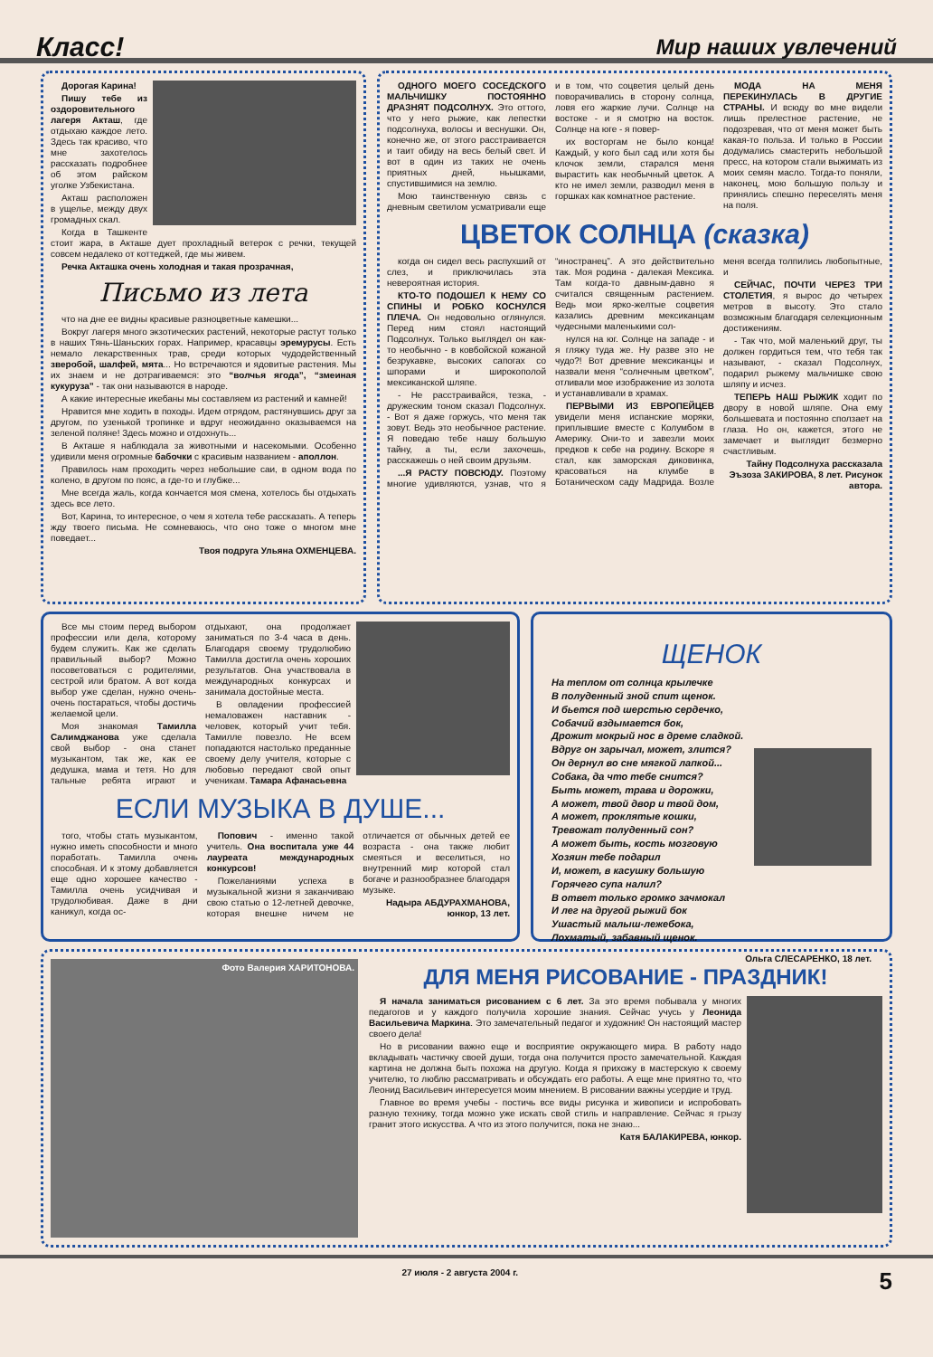Класс! Мир наших увлечений
Дорогая Карина!
Пишу тебе из оздоровительного лагеря Акташ, где отдыхаю каждое лето. Здесь так красиво, что мне захотелось рассказать подробнее об этом райском уголке Узбекистана.
Акташ расположен в ущелье, между двух громадных скал.
Когда в Ташкенте стоит жара, в Акташе дует прохладный ветерок с речки, текущей совсем недалеко от коттеджей, где мы живем.
Речка Акташка очень холодная и такая прозрачная,
Письмо из лета
что на дне ее видны красивые разноцветные камешки...
Вокруг лагеря много экзотических растений, некоторые растут только в наших Тянь-Шаньских горах. Например, красавцы эремурусы. Есть немало лекарственных трав, среди которых чудодейственный зверобой, шалфей, мята... Но встречаются и ядовитые растения. Мы их знаем и не дотрагиваемся: это “волчья ягода”, “змеиная кукуруза” - так они называются в народе.
А какие интересные икебаны мы составляем из растений и камней!
Нравится мне ходить в походы. Идем отрядом, растянувшись друг за другом, по узенькой тропинке и вдруг неожиданно оказываемся на зеленой поляне! Здесь можно и отдохнуть...
В Акташе я наблюдала за животными и насекомыми. Особенно удивили меня огромные бабочки с красивым названием - аполлон.
Правилось нам проходить через небольшие саи, в одном вода по колено, в другом по пояс, а где-то и глубже...
Мне всегда жаль, когда кончается моя смена, хотелось бы отдыхать здесь все лето.
Вот, Карина, то интересное, о чем я хотела тебе рассказать. А теперь жду твоего письма. Не сомневаюсь, что оно тоже о многом мне поведает...
Твоя подруга Ульяна ОХМЕНЦЕВА.
ОДНОГО МОЕГО СОСЕДСКОГО МАЛЬЧИШКУ ПОСТОЯННО ДРАЗНЯТ ПОДСОЛНУХ. Это оттого, что у него рыжие, как лепестки подсолнуха, волосы и веснушки. Он, конечно же, от этого расстраивается и таит обиду на весь белый свет. И вот в один из таких не очень приятных дней, ньышками, спустившимися на землю.
Мою таинственную связь с дневным светилом усматривали еще и в том, что соцветия целый день поворачивались в сторону солнца, ловя его жаркие лучи. Солнце на востоке - и я смотрю на восток. Солнце на юге - я повер-
их восторгам не было конца! Каждый, у кого был сад или хотя бы клочок земли, старался меня вырастить как необычный цветок. А кто не имел земли, разводил меня в горшках как комнатное растение.
МОДА НА МЕНЯ ПЕРЕКИНУЛАСЬ В ДРУГИЕ СТРАНЫ. И всюду во мне видели лишь прелестное растение, не подозревая, что от меня может быть какая-то польза. И только в России додумались смастерить небольшой пресс, на котором стали выжимать из моих семян масло. Тогда-то поняли, наконец, мою большую пользу и принялись спешно переселять меня на поля.
ЦВЕТОК СОЛНЦА (сказка)
когда он сидел весь распухший от слез, и приключилась эта невероятная история.
КТО-ТО ПОДОШЕЛ К НЕМУ СО СПИНЫ И РОБКО КОСНУЛСЯ ПЛЕЧА. Он недовольно оглянулся. Перед ним стоял настоящий Подсолнух. Только выглядел он как-то необычно - в ковбойской кожаной безрукавке, высоких сапогах со шпорами и широкополой мексиканской шляпе.
- Не расстраивайся, тезка, - дружеским тоном сказал Подсолнух. - Вот я даже горжусь, что меня так зовут. Ведь это необычное растение. Я поведаю тебе нашу большую тайну, а ты, если захочешь, расскажешь о ней своим друзьям.
...Я РАСТУ ПОВСЮДУ. Поэтому многие удивляются, узнав, что я “иностранец”. А это действительно так. Моя родина - далекая Мексика. Там когда-то давным-давно я считался священным растением. Ведь мои ярко-желтые соцветия казались древним мексиканцам чудесными маленькими сол-
нулся на юг. Солнце на западе - и я гляжу туда же. Ну разве это не чудо?! Вот древние мексиканцы и назвали меня “солнечным цветком”, отливали мое изображение из золота и устанавливали в храмах.
ПЕРВЫМИ ИЗ ЕВРОПЕЙЦЕВ увидели меня испанские моряки, приплывшие вместе с Колумбом в Америку. Они-то и завезли моих предков к себе на родину. Вскоре я стал, как заморская диковинка, красоваться на клумбе в Ботаническом саду Мадрида. Возле меня всегда толпились любопытные, и
СЕЙЧАС, ПОЧТИ ЧЕРЕЗ ТРИ СТОЛЕТИЯ, я вырос до четырех метров в высоту. Это стало возможным благодаря селекционным достижениям.
- Так что, мой маленький друг, ты должен гордиться тем, что тебя так называют, - сказал Подсолнух, подарил рыжему мальчишке свою шляпу и исчез.
ТЕПЕРЬ НАШ РЫЖИК ходит по двору в новой шляпе. Она ему большевата и постоянно сползает на глаза. Но он, кажется, этого не замечает и выглядит безмерно счастливым.
Тайну Подсолнуха рассказала Эъзоза ЗАКИРОВА, 8 лет. Рисунок автора.
Все мы стоим перед выбором профессии или дела, которому будем служить. Как же сделать правильный выбор? Можно посоветоваться с родителями, сестрой или братом. А вот когда выбор уже сделан, нужно очень-очень постараться, чтобы достичь желаемой цели.
Моя знакомая Тамилла Салимджанова уже сделала свой выбор - она станет музыкантом, так же, как ее дедушка, мама и тетя. Но для тальные ребята играют и отдыхают, она продолжает заниматься по 3-4 часа в день. Благодаря своему трудолюбию Тамилла достигла очень хороших результатов. Она участвовала в международных конкурсах и занимала достойные места.
В овладении профессией немаловажен наставник - человек, который учит тебя. Тамилле повезло. Не всем попадаются настолько преданные своему делу учителя, которые с любовью передают свой опыт ученикам. Тамара Афанасьевна
ЕСЛИ МУЗЫКА В ДУШЕ...
того, чтобы стать музыкантом, нужно иметь способности и много поработать. Тамилла очень способная. И к этому добавляется еще одно хорошее качество - Тамилла очень усидчивая и трудолюбивая. Даже в дни каникул, когда ос-
Попович - именно такой учитель. Она воспитала уже 44 лауреата международных конкурсов!
Пожеланиями успеха в музыкальной жизни я заканчиваю свою статью о 12-летней девочке, которая внешне ничем не отличается от обычных детей ее возраста - она также любит смеяться и веселиться, но внутренний мир которой стал богаче и разнообразнее благодаря музыке.
Надыра АБДУРАХМАНОВА, юнкор, 13 лет.
ЩЕНОК
На теплом от солнца крылечке
В полуденный зной спит щенок.
И бьется под шерстью сердечко,
Собачий вздымается бок,
Дрожит мокрый нос в дреме сладкой.
Вдруг он зарычал, может, злится?
Он дернул во сне мягкой лапкой...
Собака, да что тебе снится?
Быть может, трава и дорожки,
А может, твой двор и твой дом,
А может, проклятые кошки,
Тревожат полуденный сон?
А может быть, кость мозговую
Хозяин тебе подарил
И, может, в касушку большую
Горячего супа налил?
В ответ только громко зачмокал
И лег на другой рыжий бок
Ушастый малыш-лежебока,
Лохматый, забавный щенок.
Ольга СЛЕСАРЕНКО, 18 лет.
Фото Валерия ХАРИТОНОВА.
ДЛЯ МЕНЯ РИСОВАНИЕ - ПРАЗДНИК!
Я начала заниматься рисованием с 6 лет. За это время побывала у многих педагогов и у каждого получила хорошие знания. Сейчас учусь у Леонида Васильевича Маркина. Это замечательный педагог и художник! Он настоящий мастер своего дела!
Но в рисовании важно еще и восприятие окружающего мира. В работу надо вкладывать частичку своей души, тогда она получится просто замечательной. Каждая картина не должна быть похожа на другую. Когда я прихожу в мастерскую к своему учителю, то люблю рассматривать и обсуждать его работы. А еще мне приятно то, что Леонид Васильевич интересуется моим мнением. В рисовании важны усердие и труд.
Главное во время учебы - постичь все виды рисунка и живописи и испробовать разную технику, тогда можно уже искать свой стиль и направление. Сейчас я грызу гранит этого искусства. А что из этого получится, пока не знаю...
Катя БАЛАКИРЕВА, юнкор.
27 июля - 2 августа 2004 г. 5